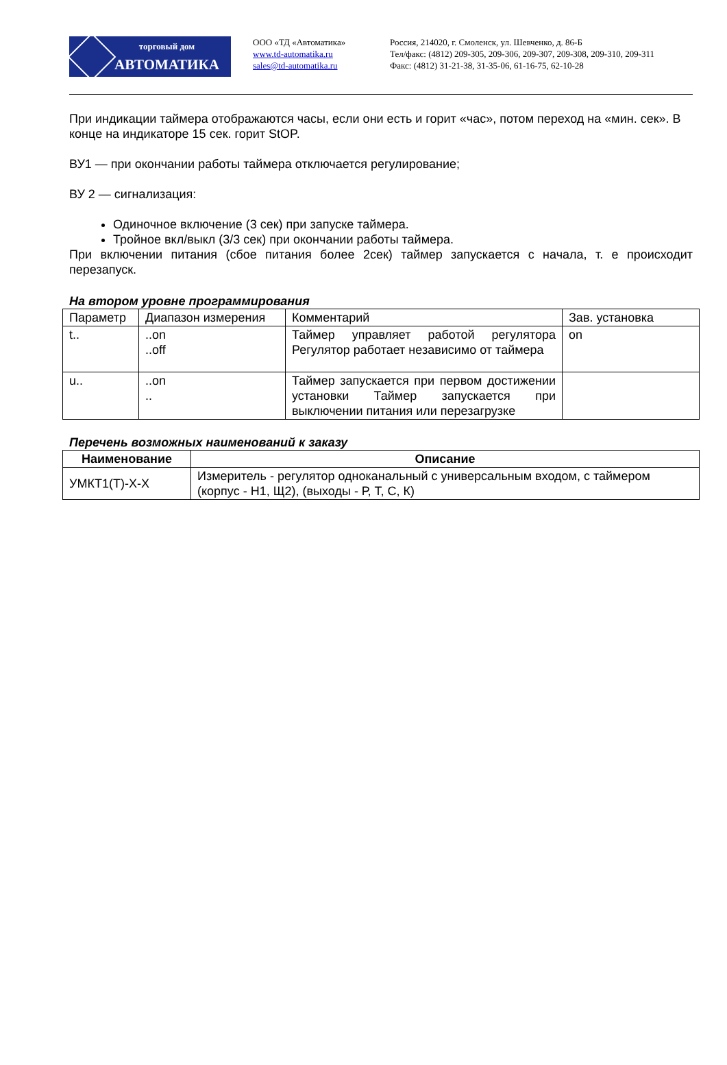торговый дом
АВТОМАТИКА
ООО «ТД «Автоматика»
www.td-automatika.ru
sales@td-automatika.ru
Россия, 214020, г. Смоленск, ул. Шевченко, д. 86-Б
Тел/факс: (4812) 209-305, 209-306, 209-307, 209-308, 209-310, 209-311
Факс: (4812) 31-21-38, 31-35-06, 61-16-75, 62-10-28
При индикации таймера отображаются часы, если они есть и горит «час», потом переход на «мин. сек». В конце на индикаторе 15 сек. горит StOP.
ВУ1 — при окончании работы таймера отключается регулирование;
ВУ 2 — сигнализация:
Одиночное включение (3 сек) при запуске таймера.
Тройное вкл/выкл (3/3 сек) при окончании работы таймера.
При включении питания (сбое питания более 2сек) таймер запускается с начала, т. е происходит перезапуск.
На втором уровне программирования
| Параметр | Диапазон измерения | Комментарий | Зав. установка |
| --- | --- | --- | --- |
| t.. | ..on ..off | Таймер управляет работой регулятора Регулятор работает независимо от таймера | on |
| u.. | ..on .. | Таймер запускается при первом достижении установки Таймер запускается при выключении питания или перезагрузке | |
Перечень возможных наименований к заказу
| Наименование | Описание |
| --- | --- |
| УМКТ1(Т)-Х-Х | Измеритель - регулятор одноканальный с универсальным входом, с таймером (корпус - Н1, Щ2), (выходы - Р, Т, С, К) |